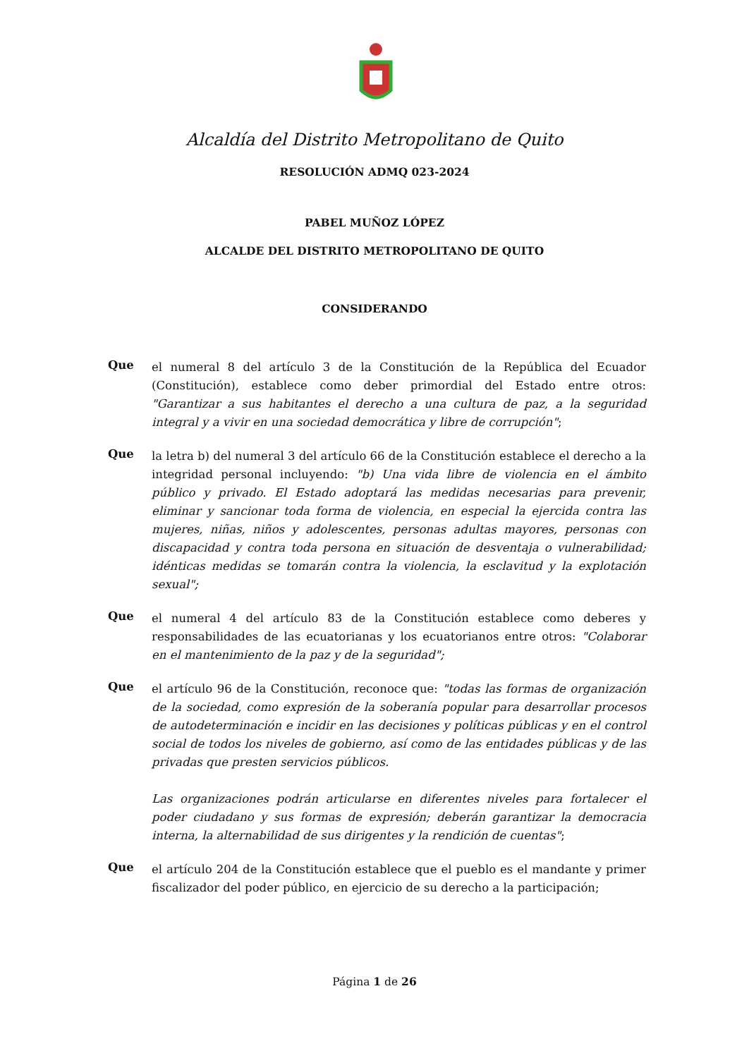Alcaldía del Distrito Metropolitano de Quito
RESOLUCIÓN ADMQ 023-2024
PABEL MUÑOZ LÓPEZ
ALCALDE DEL DISTRITO METROPOLITANO DE QUITO
CONSIDERANDO
Que
el numeral 8 del artículo 3 de la Constitución de la República del Ecuador (Constitución), establece como deber primordial del Estado entre otros: "Garantizar a sus habitantes el derecho a una cultura de paz, a la seguridad integral y a vivir en una sociedad democrática y libre de corrupción";
Que
la letra b) del numeral 3 del artículo 66 de la Constitución establece el derecho a la integridad personal incluyendo: "b) Una vida libre de violencia en el ámbito público y privado. El Estado adoptará las medidas necesarias para prevenir, eliminar y sancionar toda forma de violencia, en especial la ejercida contra las mujeres, niñas, niños y adolescentes, personas adultas mayores, personas con discapacidad y contra toda persona en situación de desventaja o vulnerabilidad; idénticas medidas se tomarán contra la violencia, la esclavitud y la explotación sexual";
Que
el numeral 4 del artículo 83 de la Constitución establece como deberes y responsabilidades de las ecuatorianas y los ecuatorianos entre otros: "Colaborar en el mantenimiento de la paz y de la seguridad";
Que
el artículo 96 de la Constitución, reconoce que: "todas las formas de organización de la sociedad, como expresión de la soberanía popular para desarrollar procesos de autodeterminación e incidir en las decisiones y políticas públicas y en el control social de todos los niveles de gobierno, así como de las entidades públicas y de las privadas que presten servicios públicos.
Las organizaciones podrán articularse en diferentes niveles para fortalecer el poder ciudadano y sus formas de expresión; deberán garantizar la democracia interna, la alternabilidad de sus dirigentes y la rendición de cuentas";
Que
el artículo 204 de la Constitución establece que el pueblo es el mandante y primer fiscalizador del poder público, en ejercicio de su derecho a la participación;
Página 1 de 26